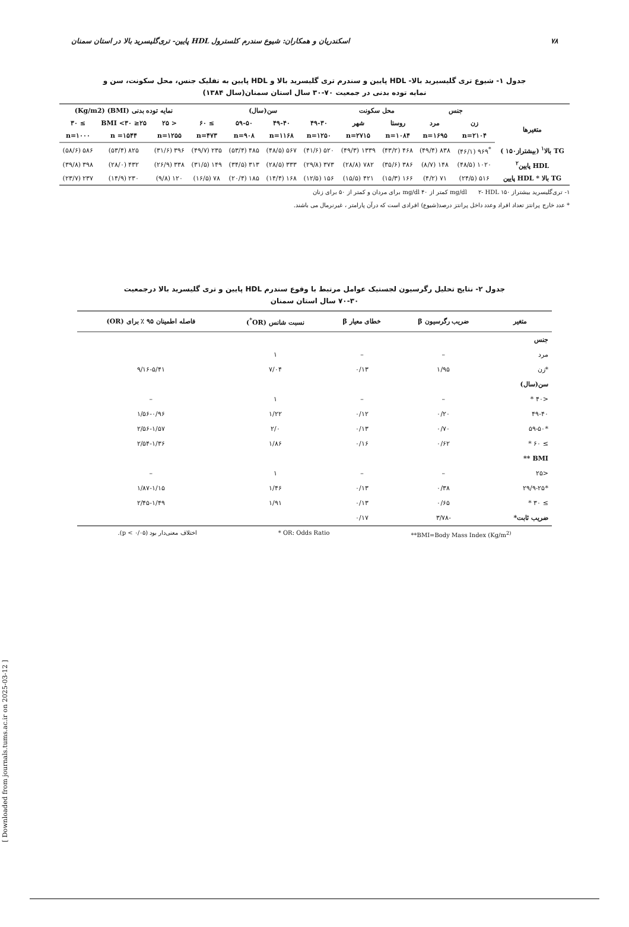۷۸ اسکندریان و همکاران: شیوع سندرم کلسترول HDL پایین- تری‌گلیسرید بالا در استان سمنان
جدول ۱- شیوع تری گلیسیرید بالا- HDL پایین و سندرم تری گلیسرید بالا و HDL پایین به تفلیک جنس، محل سکونت، سن و
نمایه توده بدنی در جمعیت ۷۰-۳۰ سال استان سمنان(سال ۱۳۸۴)
| | جنس | | محل سکونت | | سن(سال) | | | | نمایه توده بدنی (BMI) (Kg/m2) | | |
| متغیرها | زن | مرد | روستا | شهر | ۴۹-۳۰ | ۴۹-۴۰ | ۵۹-۵۰ | ≥ ۶۰ | < ۲۵ | ۲۵≤ BMI <۳۰ | ≥ ۳۰ |
| | n=۲۱۰۴ | n=۱۶۹۵ | n=۱۰۸۴ | n=۲۷۱۵ | n=۱۲۵۰ | n=۱۱۶۸ | n=۹۰۸ | n=۴۷۳ | n=۱۲۵۵ | n =۱۵۴۴ | n=۱۰۰۰ |
| TG بالا<sup>۱</sup> (بیشتراز۱۵۰ ) | <sup>*</sup> ۹۶۹ (۴۶/۱) | ۸۳۸ (۴۹/۴) | ۴۶۸ (۴۳/۲) | ۱۳۳۹ (۴۹/۳) | ۵۲۰ (۴۱/۶) | ۵۶۷ (۴۸/۵) | ۴۸۵ (۵۳/۴) | ۲۳۵ (۴۹/۷) | ۳۹۶ (۳۱/۶) | ۸۲۵ (۵۳/۴) | ۵۸۶ (۵۸/۶) |
| HDL پایین<sup>۲</sup> | ۱۰۲۰ (۴۸/۵) | ۱۴۸ (۸/۷) | ۳۸۶ (۳۵/۶) | ۷۸۲ (۲۸/۸) | ۳۷۳ (۲۹/۸) | ۳۳۳ (۲۸/۵) | ۳۱۳ (۳۴/۵) | ۱۴۹ (۳۱/۵) | ۳۳۸ (۲۶/۹) | ۴۳۲ (۲۸/۰) | ۳۹۸ (۳۹/۸) |
| TG بالا * HDL پایین | ۵۱۶ (۲۴/۵) | ۷۱ (۴/۲) | ۱۶۶ (۱۵/۳) | ۴۲۱ (۱۵/۵) | ۱۵۶ (۱۲/۵) | ۱۶۸ (۱۴/۴) | ۱۸۵ (۲۰/۴) | ۷۸ (۱۶/۵) | ۱۲۰ (۹/۸) | ۲۳۰ (۱۴/۹) | ۲۳۷ (۲۳/۷) |
۱- تری‌گلیسرید بیشتراز ۱۵۰ mg/dl ۲- HDL کمتر از ۴۰ mg/dl برای مردان و کمتر از ۵۰ برای زنان
* عدد خارج پرانتز تعداد افراد وعدد داخل پرانتز درصد(شیوع) افرادی است که درآن پارامتر ، غیرنرمال می باشند.
جدول ۲- نتایج تحلیل رگرسیون لجستیک عوامل مرتبط با وقوع سندرم HDL پایین و تری گلیسرید بالا درجمعیت
۷۰-۳۰ سال استان سمنان
| متغیر | ضریب رگرسیون β | خطای معیار β | نسبت شانس (OR<sup>*</sup>) | فاصله اطمینان ۹۵ ٪ برای (OR) |
| --- | --- | --- | --- | --- |
| جنس | | | | |
| مرد | – | – | ۱ | |
| *زن | ۱/۹۵ | ۰/۱۳ | ۷/۰۴ | ۹/۱۶-۵/۴۱ |
| سن(سال) | | | | |
| <۴۰ * | – | – | ۱ | – |
| ۴۹-۴۰ | ۰/۲۰ | ۰/۱۲ | ۱/۲۲ | ۱/۵۶-۰/۹۶ |
| *۵۹-۵۰ | ۰/۷۰ | ۰/۱۳ | ۲/۰ | ۲/۵۶-۱/۵۷ |
| ≥ ۶۰ * | ۰/۶۲ | ۰/۱۶ | ۱/۸۶ | ۲/۵۴-۱/۳۶ |
| BMI ** | | | | |
| <۲۵ | – | – | ۱ | – |
| *۲۹/۹-۲۵ | ۰/۳۸ | ۰/۱۳ | ۱/۴۶ | ۱/۸۷-۱/۱۵ |
| ≥ ۳۰ * | ۰/۶۵ | ۰/۱۳ | ۱/۹۱ | ۲/۴۵-۱/۴۹ |
| ضریب ثابت* | -۳/۷۸ | ۰/۱۷ | | |
**BMI=Body Mass Index (Kg/m<sup>2)</sup> * OR: Odds Ratio اختلاف معنی‌دار بود (p < ۰/۰۵).
[ Downloaded from journals.tums.ac.ir on 2025-03-12 ]